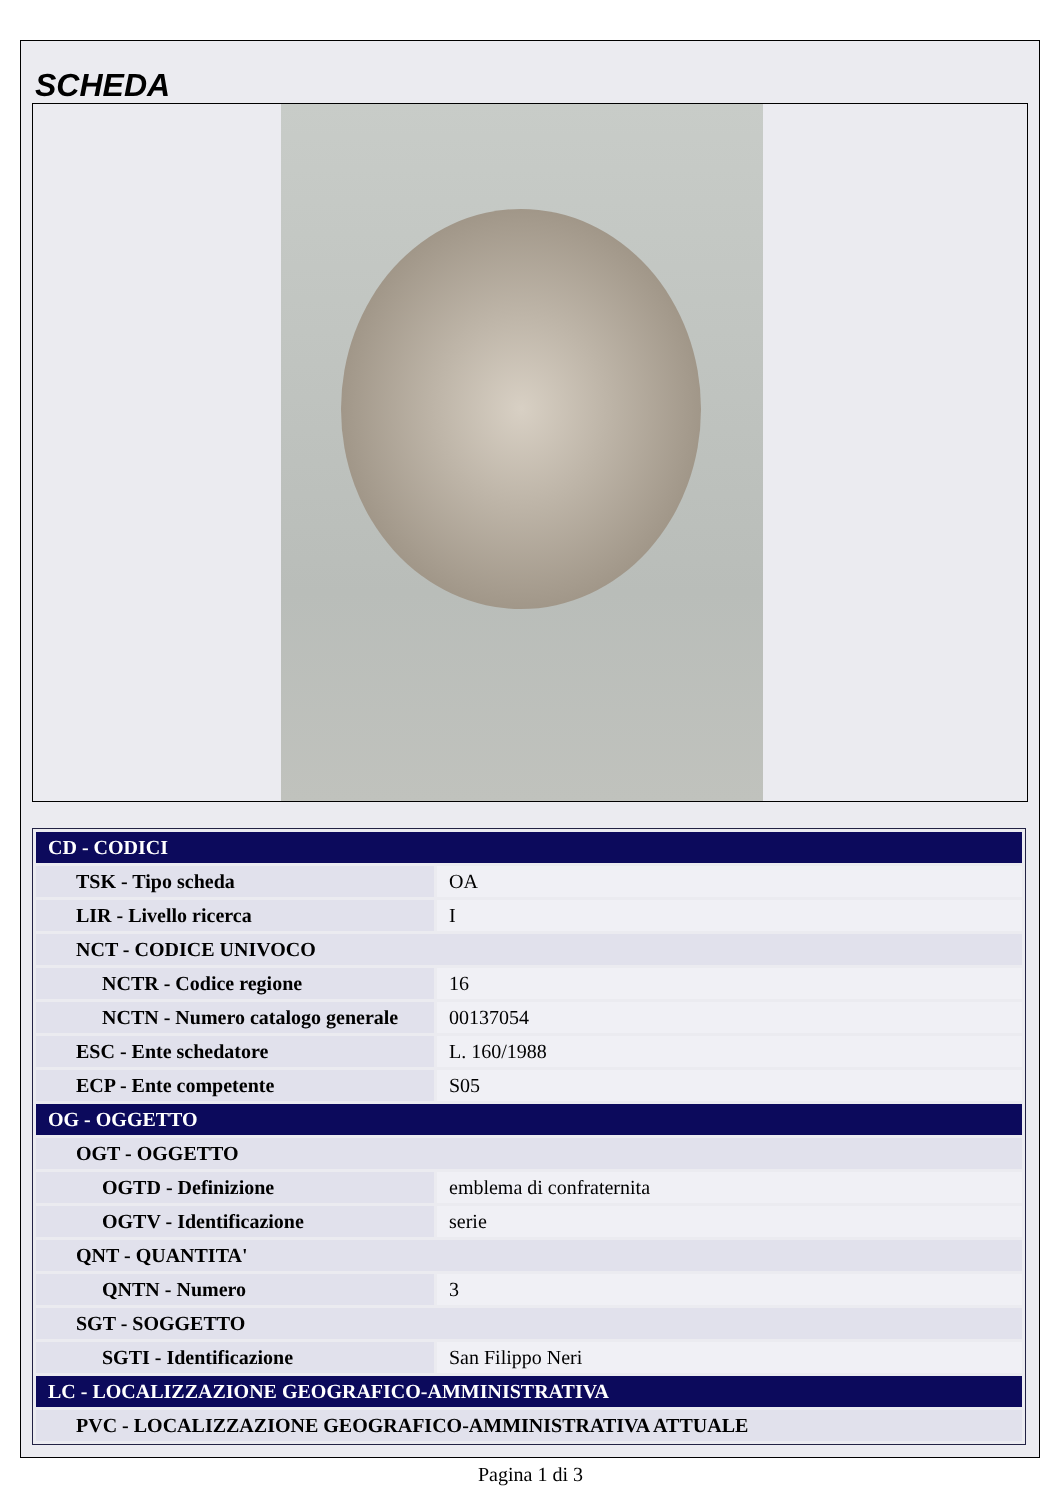SCHEDA
| CD - CODICI | |
| TSK - Tipo scheda | OA |
| LIR - Livello ricerca | I |
| NCT - CODICE UNIVOCO | |
| NCTR - Codice regione | 16 |
| NCTN - Numero catalogo generale | 00137054 |
| ESC - Ente schedatore | L. 160/1988 |
| ECP - Ente competente | S05 |
| OG - OGGETTO | |
| OGT - OGGETTO | |
| OGTD - Definizione | emblema di confraternita |
| OGTV - Identificazione | serie |
| QNT - QUANTITA' | |
| QNTN - Numero | 3 |
| SGT - SOGGETTO | |
| SGTI - Identificazione | San Filippo Neri |
| LC - LOCALIZZAZIONE GEOGRAFICO-AMMINISTRATIVA | |
| PVC - LOCALIZZAZIONE GEOGRAFICO-AMMINISTRATIVA ATTUALE | |
Pagina 1 di 3